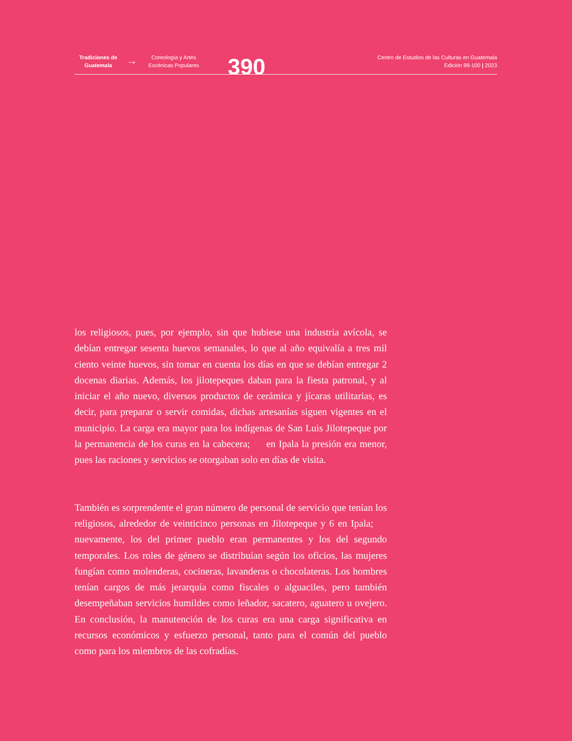Tradiciones de Guatemala
→
Coreología y Artes Escénicas Populares
390
Centro de Estudios de las Culturas en Guatemala
Edición 99-100 | 2023
los religiosos, pues, por ejemplo, sin que hubiese una industria avícola, se debían entregar sesenta huevos semanales, lo que al año equivalía a tres mil ciento veinte huevos, sin tomar en cuenta los días en que se debían entregar 2 docenas diarias. Además, los jilotepeques daban para la fiesta patronal, y al iniciar el año nuevo, diversos productos de cerámica y jícaras utilitarias, es decir, para preparar o servir comidas, dichas artesanías siguen vigentes en el municipio. La carga era mayor para los indígenas de San Luis Jilotepeque por la permanencia de los curas en la cabecera; en Ipala la presión era menor, pues las raciones y servicios se otorgaban solo en días de visita.
También es sorprendente el gran número de personal de servicio que tenían los religiosos, alrededor de veinticinco personas en Jilotepeque y 6 en Ipala; nuevamente, los del primer pueblo eran permanentes y los del segundo temporales. Los roles de género se distribuían según los oficios, las mujeres fungían como molenderas, cocineras, lavanderas o chocolateras. Los hombres tenían cargos de más jerarquía como fiscales o alguaciles, pero también desempeñaban servicios humildes como leñador, sacatero, aguatero u ovejero. En conclusión, la manutención de los curas era una carga significativa en recursos económicos y esfuerzo personal, tanto para el común del pueblo como para los miembros de las cofradías.